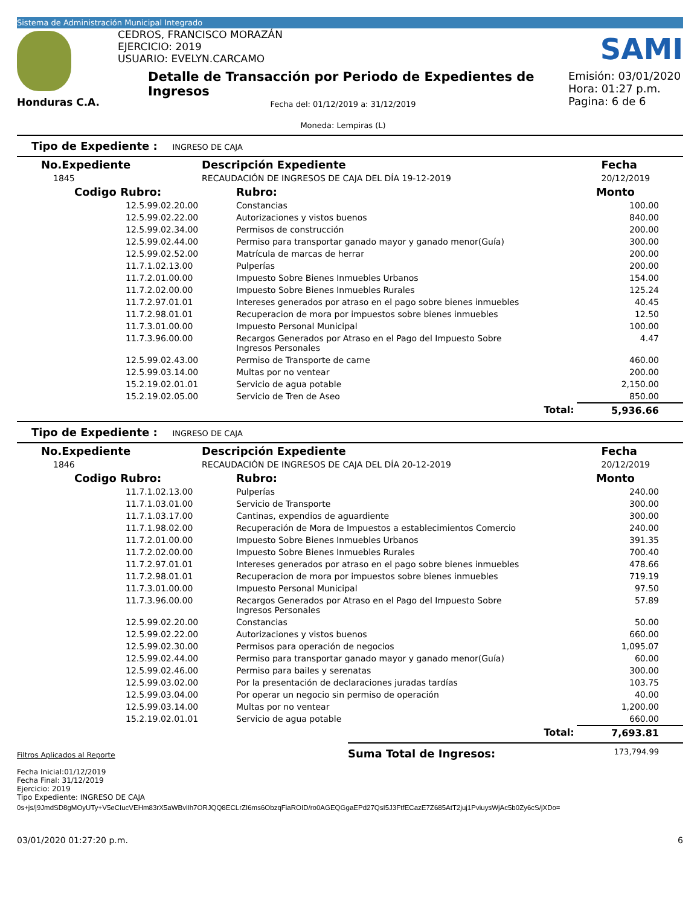Sistema de Administración Municipal Integrado
Honduras C.A.
CEDROS, FRANCISCO MORAZÁN
EJERCICIO: 2019
USUARIO: EVELYN.CARCAMO
Detalle de Transacción por Periodo de Expedientes de Ingresos
Fecha del: 01/12/2019 a: 31/12/2019
Moneda: Lempiras (L)
SAMI
Emisión: 03/01/2020
Hora: 01:27 p.m.
Pagina: 6 de 6
Tipo de Expediente : INGRESO DE CAJA
| No.Expediente | Descripción Expediente | Fecha |
| --- | --- | --- |
| 1845 | RECAUDACIÓN DE INGRESOS DE CAJA DEL DÍA 19-12-2019 | 20/12/2019 |
| Codigo Rubro: | Rubro: | Monto |
| --- | --- | --- |
| 12.5.99.02.20.00 | Constancias | 100.00 |
| 12.5.99.02.22.00 | Autorizaciones y vistos buenos | 840.00 |
| 12.5.99.02.34.00 | Permisos de construcción | 200.00 |
| 12.5.99.02.44.00 | Permiso para transportar ganado mayor y ganado menor(Guía) | 300.00 |
| 12.5.99.02.52.00 | Matrícula de marcas de herrar | 200.00 |
| 11.7.1.02.13.00 | Pulperías | 200.00 |
| 11.7.2.01.00.00 | Impuesto Sobre Bienes Inmuebles Urbanos | 154.00 |
| 11.7.2.02.00.00 | Impuesto Sobre Bienes Inmuebles Rurales | 125.24 |
| 11.7.2.97.01.01 | Intereses generados por atraso en el pago sobre bienes inmuebles | 40.45 |
| 11.7.2.98.01.01 | Recuperacion de mora por impuestos sobre bienes inmuebles | 12.50 |
| 11.7.3.01.00.00 | Impuesto Personal Municipal | 100.00 |
| 11.7.3.96.00.00 | Recargos Generados por Atraso en el Pago del Impuesto Sobre Ingresos Personales | 4.47 |
| 12.5.99.02.43.00 | Permiso de Transporte de carne | 460.00 |
| 12.5.99.03.14.00 | Multas por no ventear | 200.00 |
| 15.2.19.02.01.01 | Servicio de agua potable | 2,150.00 |
| 15.2.19.02.05.00 | Servicio de Tren de Aseo | 850.00 |
| | Total: | 5,936.66 |
Tipo de Expediente : INGRESO DE CAJA
| No.Expediente | Descripción Expediente | Fecha |
| --- | --- | --- |
| 1846 | RECAUDACIÓN DE INGRESOS DE CAJA DEL DÍA 20-12-2019 | 20/12/2019 |
| Codigo Rubro: | Rubro: | Monto |
| --- | --- | --- |
| 11.7.1.02.13.00 | Pulperías | 240.00 |
| 11.7.1.03.01.00 | Servicio de Transporte | 300.00 |
| 11.7.1.03.17.00 | Cantinas, expendios de aguardiente | 300.00 |
| 11.7.1.98.02.00 | Recuperación de Mora de Impuestos a establecimientos Comercio | 240.00 |
| 11.7.2.01.00.00 | Impuesto Sobre Bienes Inmuebles Urbanos | 391.35 |
| 11.7.2.02.00.00 | Impuesto Sobre Bienes Inmuebles Rurales | 700.40 |
| 11.7.2.97.01.01 | Intereses generados por atraso en el pago sobre bienes inmuebles | 478.66 |
| 11.7.2.98.01.01 | Recuperacion de mora por impuestos sobre bienes inmuebles | 719.19 |
| 11.7.3.01.00.00 | Impuesto Personal Municipal | 97.50 |
| 11.7.3.96.00.00 | Recargos Generados por Atraso en el Pago del Impuesto Sobre Ingresos Personales | 57.89 |
| 12.5.99.02.20.00 | Constancias | 50.00 |
| 12.5.99.02.22.00 | Autorizaciones y vistos buenos | 660.00 |
| 12.5.99.02.30.00 | Permisos para operación de negocios | 1,095.07 |
| 12.5.99.02.44.00 | Permiso para transportar ganado mayor y ganado menor(Guía) | 60.00 |
| 12.5.99.02.46.00 | Permiso para bailes y serenatas | 300.00 |
| 12.5.99.03.02.00 | Por la presentación de declaraciones juradas tardías | 103.75 |
| 12.5.99.03.04.00 | Por operar un negocio sin permiso de operación | 40.00 |
| 12.5.99.03.14.00 | Multas por no ventear | 1,200.00 |
| 15.2.19.02.01.01 | Servicio de agua potable | 660.00 |
| | Total: | 7,693.81 |
Filtros Aplicados al Reporte
Fecha Inicial:01/12/2019
Fecha Final: 31/12/2019
Ejercicio: 2019
Tipo Expediente: INGRESO DE CAJA
Suma Total de Ingresos: 173,794.99
0s+js/j9JmdSD8gMOyUTy+V5eCIucVEHm83rX5aWBvlIh7ORJQQ8ECLrZI6ms6ObzqFiaROID/ro0AGEQGgaEPd27QsI5J3FtfECazE7Z685AtT2juj1PviuysWjAc5b0Zy6cS/jXDo=
03/01/2020 01:27:20 p.m. 6